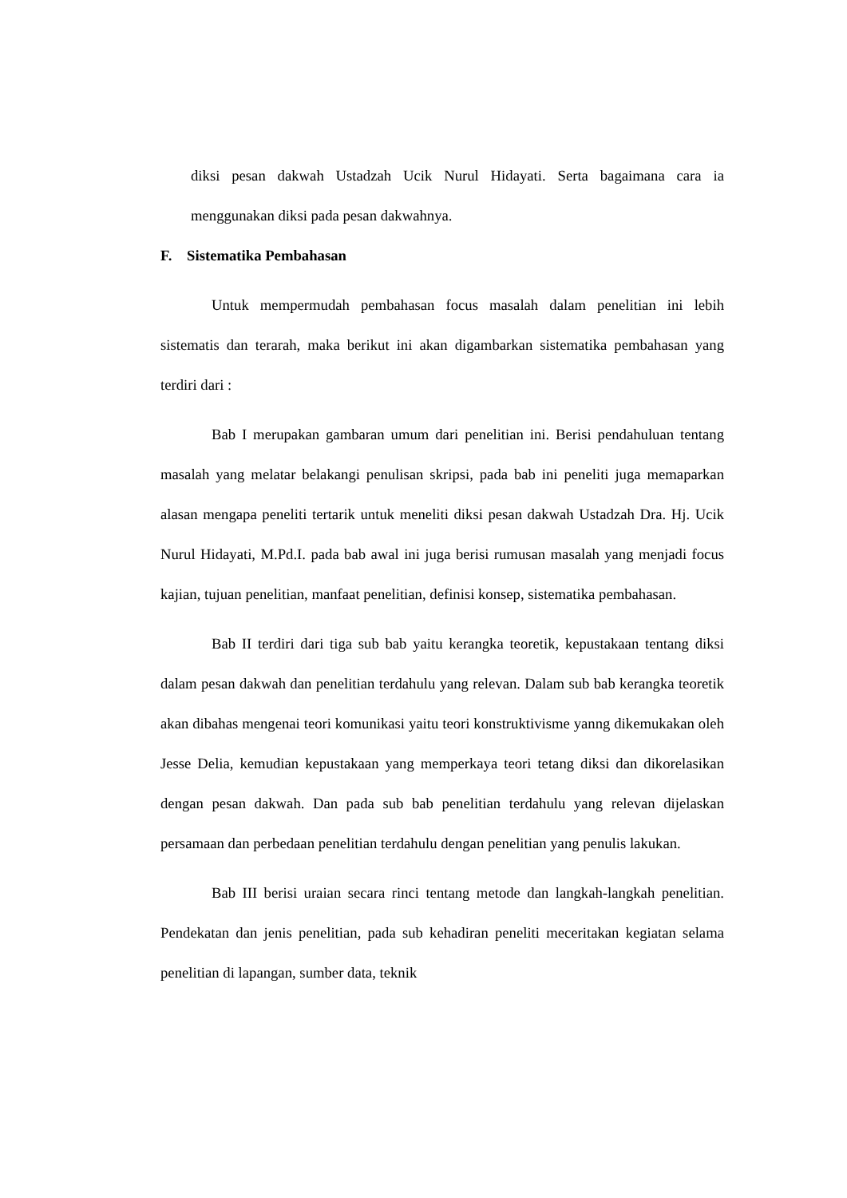diksi pesan dakwah Ustadzah Ucik Nurul Hidayati. Serta bagaimana cara ia menggunakan diksi pada pesan dakwahnya.
F. Sistematika Pembahasan
Untuk mempermudah pembahasan focus masalah dalam penelitian ini lebih sistematis dan terarah, maka berikut ini akan digambarkan sistematika pembahasan yang terdiri dari :
Bab I merupakan gambaran umum dari penelitian ini. Berisi pendahuluan tentang masalah yang melatar belakangi penulisan skripsi, pada bab ini peneliti juga memaparkan alasan mengapa peneliti tertarik untuk meneliti diksi pesan dakwah Ustadzah Dra. Hj. Ucik Nurul Hidayati, M.Pd.I. pada bab awal ini juga berisi rumusan masalah yang menjadi focus kajian, tujuan penelitian, manfaat penelitian, definisi konsep, sistematika pembahasan.
Bab II terdiri dari tiga sub bab yaitu kerangka teoretik, kepustakaan tentang diksi dalam pesan dakwah dan penelitian terdahulu yang relevan. Dalam sub bab kerangka teoretik akan dibahas mengenai teori komunikasi yaitu teori konstruktivisme yanng dikemukakan oleh Jesse Delia, kemudian kepustakaan yang memperkaya teori tetang diksi dan dikorelasikan dengan pesan dakwah. Dan pada sub bab penelitian terdahulu yang relevan dijelaskan persamaan dan perbedaan penelitian terdahulu dengan penelitian yang penulis lakukan.
Bab III berisi uraian secara rinci tentang metode dan langkah-langkah penelitian. Pendekatan dan jenis penelitian, pada sub kehadiran peneliti meceritakan kegiatan selama penelitian di lapangan, sumber data, teknik